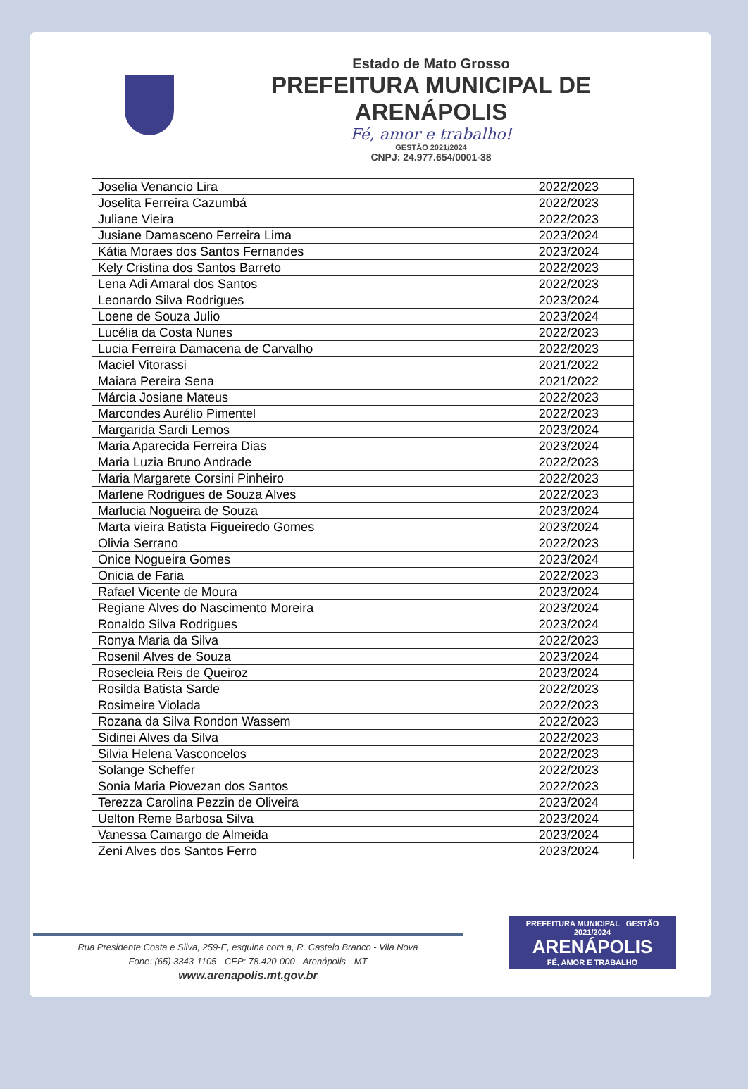Estado de Mato Grosso
PREFEITURA MUNICIPAL DE ARENÁPOLIS
Fé, amor e trabalho!
GESTÃO 2021/2024
CNPJ: 24.977.654/0001-38
| Joselia Venancio Lira | 2022/2023 |
| Joselita Ferreira Cazumbá | 2022/2023 |
| Juliane Vieira | 2022/2023 |
| Jusiane Damasceno Ferreira Lima | 2023/2024 |
| Kátia Moraes dos Santos Fernandes | 2023/2024 |
| Kely Cristina dos Santos Barreto | 2022/2023 |
| Lena Adi Amaral dos Santos | 2022/2023 |
| Leonardo Silva Rodrigues | 2023/2024 |
| Loene de Souza Julio | 2023/2024 |
| Lucélia da Costa Nunes | 2022/2023 |
| Lucia Ferreira Damacena de Carvalho | 2022/2023 |
| Maciel Vitorassi | 2021/2022 |
| Maiara Pereira Sena | 2021/2022 |
| Márcia Josiane Mateus | 2022/2023 |
| Marcondes Aurélio Pimentel | 2022/2023 |
| Margarida Sardi Lemos | 2023/2024 |
| Maria Aparecida Ferreira Dias | 2023/2024 |
| Maria Luzia Bruno Andrade | 2022/2023 |
| Maria Margarete Corsini Pinheiro | 2022/2023 |
| Marlene Rodrigues de Souza Alves | 2022/2023 |
| Marlucia Nogueira de Souza | 2023/2024 |
| Marta vieira Batista Figueiredo Gomes | 2023/2024 |
| Olivia Serrano | 2022/2023 |
| Onice Nogueira Gomes | 2023/2024 |
| Onicia de Faria | 2022/2023 |
| Rafael Vicente de Moura | 2023/2024 |
| Regiane Alves do Nascimento Moreira | 2023/2024 |
| Ronaldo Silva Rodrigues | 2023/2024 |
| Ronya Maria da Silva | 2022/2023 |
| Rosenil Alves de Souza | 2023/2024 |
| Rosecleia Reis de Queiroz | 2023/2024 |
| Rosilda Batista Sarde | 2022/2023 |
| Rosimeire Violada | 2022/2023 |
| Rozana da Silva Rondon Wassem | 2022/2023 |
| Sidinei Alves da Silva | 2022/2023 |
| Silvia Helena Vasconcelos | 2022/2023 |
| Solange Scheffer | 2022/2023 |
| Sonia Maria Piovezan dos Santos | 2022/2023 |
| Terezza Carolina Pezzin de Oliveira | 2023/2024 |
| Uelton Reme Barbosa Silva | 2023/2024 |
| Vanessa Camargo de Almeida | 2023/2024 |
| Zeni Alves dos Santos Ferro | 2023/2024 |
Rua Presidente Costa e Silva, 259-E, esquina com a, R. Castelo Branco - Vila Nova
Fone: (65) 3343-1105 - CEP: 78.420-000 - Arenápolis - MT
www.arenapolis.mt.gov.br
PREFEITURA MUNICIPAL GESTÃO 2021/2024
ARENÁPOLIS
FÉ, AMOR E TRABALHO